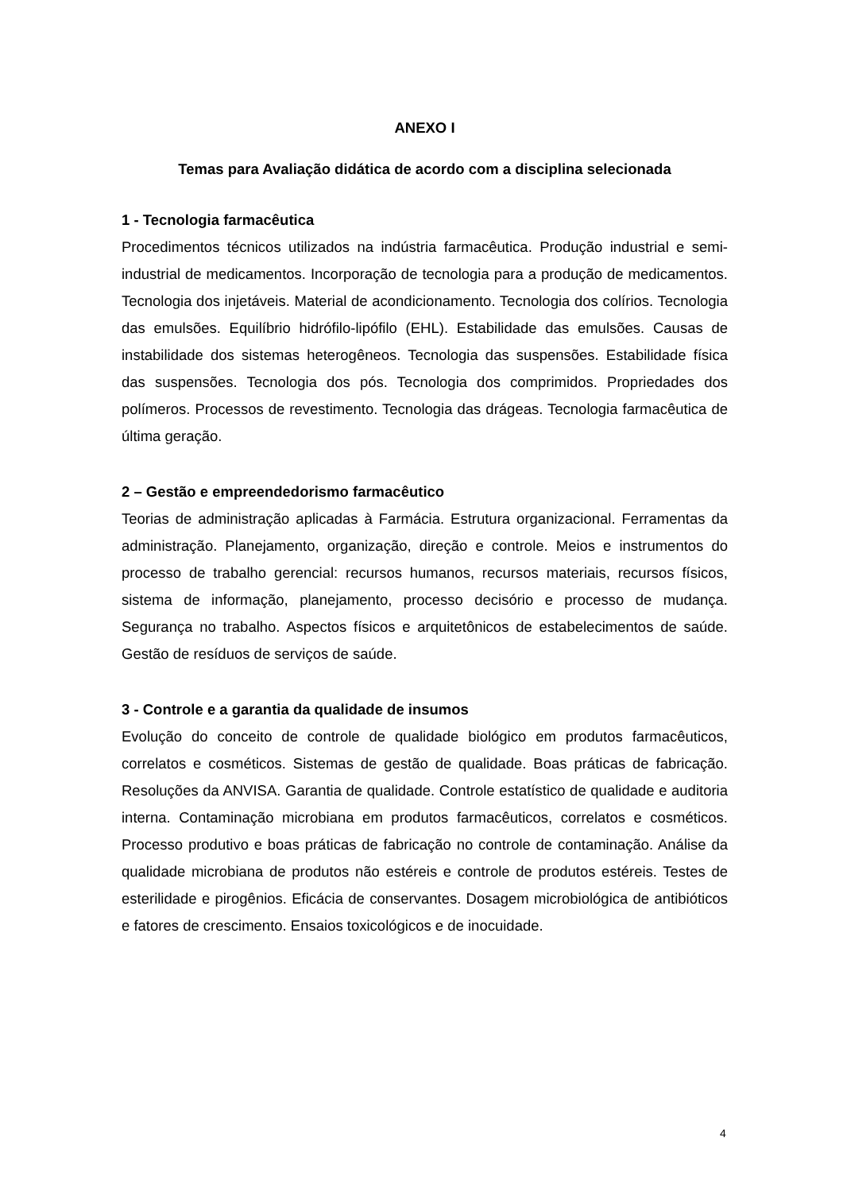ANEXO I
Temas para Avaliação didática de acordo com a disciplina selecionada
1 - Tecnologia farmacêutica
Procedimentos técnicos utilizados na indústria farmacêutica. Produção industrial e semi-industrial de medicamentos. Incorporação de tecnologia para a produção de medicamentos. Tecnologia dos injetáveis. Material de acondicionamento. Tecnologia dos colírios. Tecnologia das emulsões. Equilíbrio hidrófilo-lipófilo (EHL). Estabilidade das emulsões. Causas de instabilidade dos sistemas heterogêneos. Tecnologia das suspensões. Estabilidade física das suspensões. Tecnologia dos pós. Tecnologia dos comprimidos. Propriedades dos polímeros. Processos de revestimento. Tecnologia das drágeas. Tecnologia farmacêutica de última geração.
2 – Gestão e empreendedorismo farmacêutico
Teorias de administração aplicadas à Farmácia. Estrutura organizacional. Ferramentas da administração. Planejamento, organização, direção e controle. Meios e instrumentos do processo de trabalho gerencial: recursos humanos, recursos materiais, recursos físicos, sistema de informação, planejamento, processo decisório e processo de mudança. Segurança no trabalho. Aspectos físicos e arquitetônicos de estabelecimentos de saúde. Gestão de resíduos de serviços de saúde.
3 - Controle e a garantia da qualidade de insumos
Evolução do conceito de controle de qualidade biológico em produtos farmacêuticos, correlatos e cosméticos. Sistemas de gestão de qualidade. Boas práticas de fabricação. Resoluções da ANVISA. Garantia de qualidade. Controle estatístico de qualidade e auditoria interna. Contaminação microbiana em produtos farmacêuticos, correlatos e cosméticos. Processo produtivo e boas práticas de fabricação no controle de contaminação. Análise da qualidade microbiana de produtos não estéreis e controle de produtos estéreis. Testes de esterilidade e pirogênios. Eficácia de conservantes. Dosagem microbiológica de antibióticos e fatores de crescimento. Ensaios toxicológicos e de inocuidade.
4